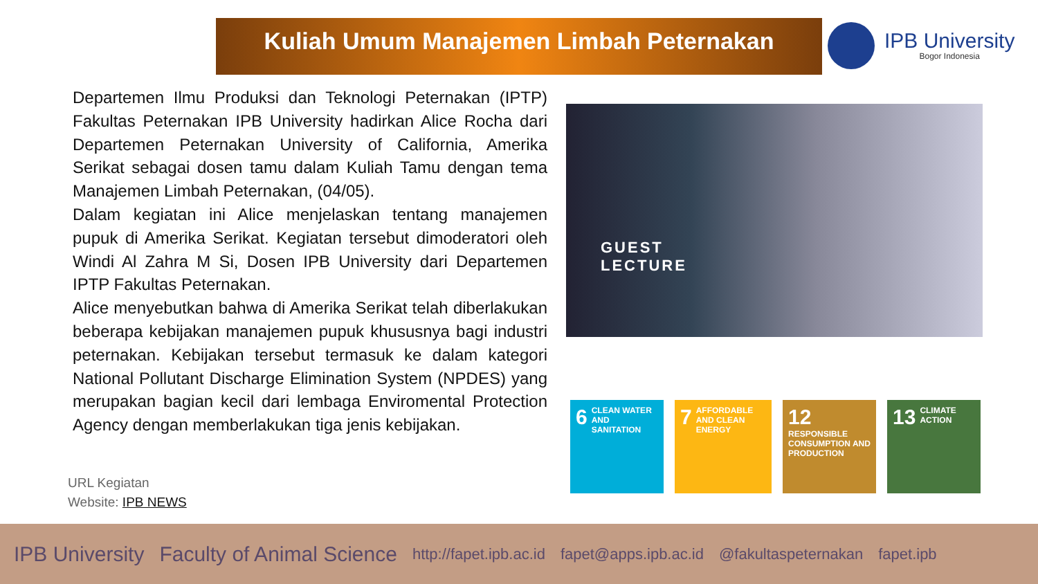Kuliah Umum Manajemen Limbah Peternakan
IPB University
Bogor Indonesia
Departemen Ilmu Produksi dan Teknologi Peternakan (IPTP) Fakultas Peternakan IPB University hadirkan Alice Rocha dari Departemen Peternakan University of California, Amerika Serikat sebagai dosen tamu dalam Kuliah Tamu dengan tema Manajemen Limbah Peternakan, (04/05).
Dalam kegiatan ini Alice menjelaskan tentang manajemen pupuk di Amerika Serikat. Kegiatan tersebut dimoderatori oleh Windi Al Zahra M Si, Dosen IPB University dari Departemen IPTP Fakultas Peternakan.
Alice menyebutkan bahwa di Amerika Serikat telah diberlakukan beberapa kebijakan manajemen pupuk khususnya bagi industri peternakan. Kebijakan tersebut termasuk ke dalam kategori National Pollutant Discharge Elimination System (NPDES) yang merupakan bagian kecil dari lembaga Enviromental Protection Agency dengan memberlakukan tiga jenis kebijakan.
URL Kegiatan
Website: IPB NEWS
GUEST
LECTURE
6 CLEAN WATER AND SANITATION
7 AFFORDABLE AND CLEAN ENERGY
12 RESPONSIBLE CONSUMPTION AND PRODUCTION
13 CLIMATE ACTION
IPB University Faculty of Animal Science http://fapet.ipb.ac.id fapet@apps.ipb.ac.id @fakultaspeternakan fapet.ipb